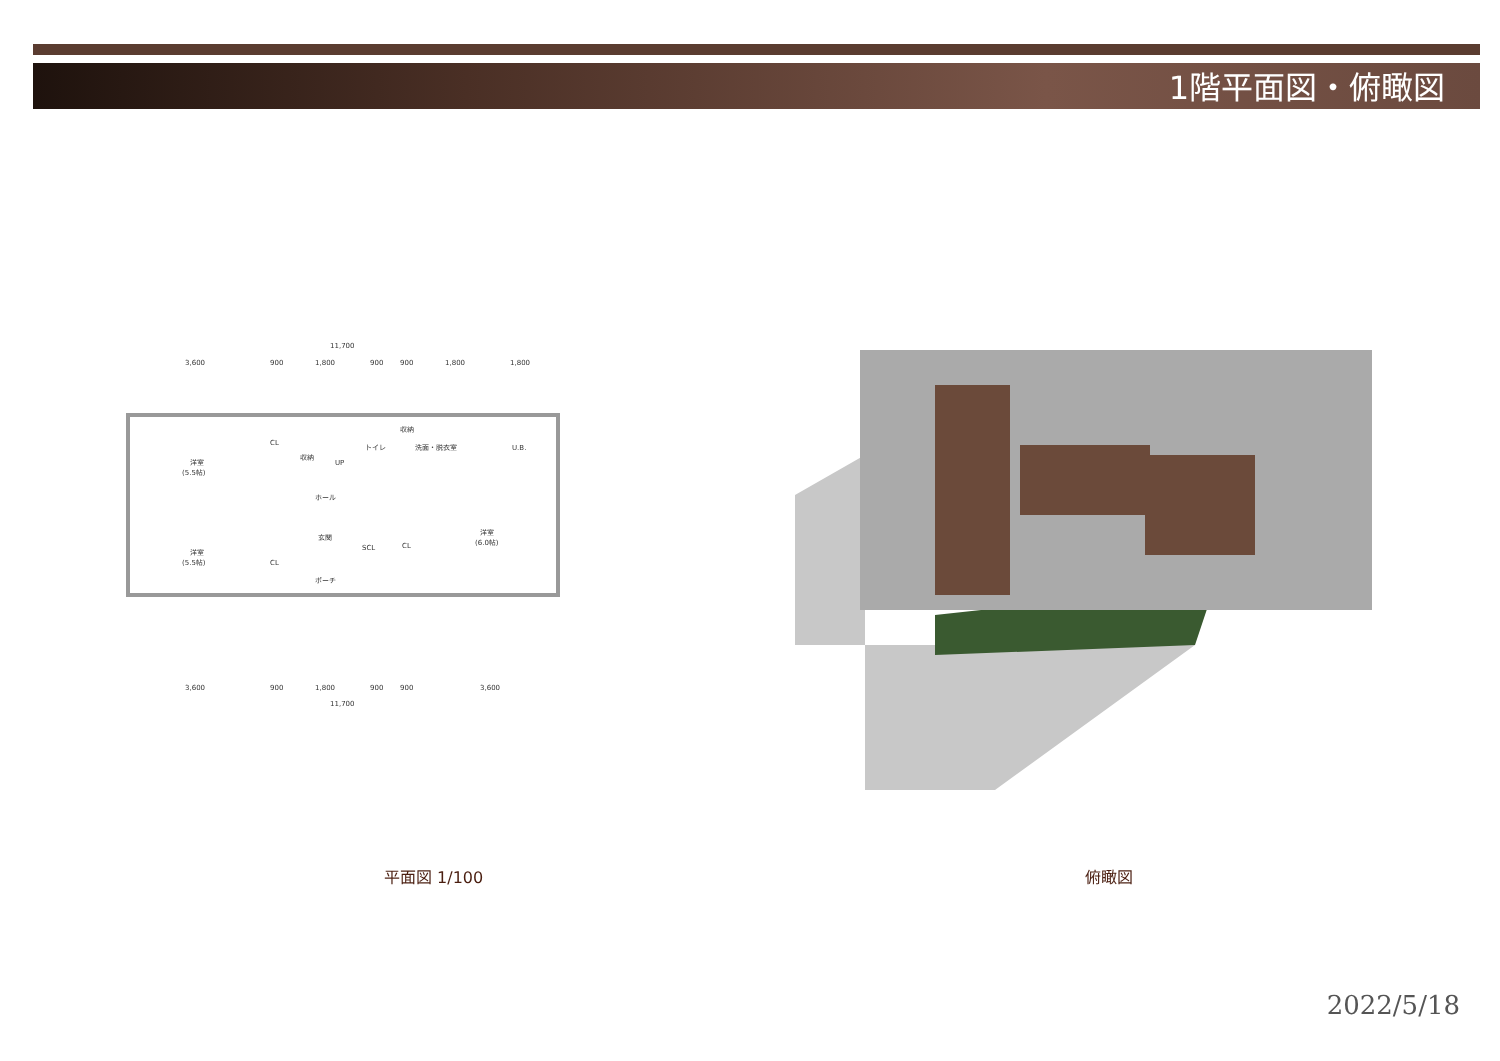1階平面図・俯瞰図
11,700
3,600
900
1,800
900
900
1,800
1,800
3,600
900
1,800
900
900
3,600
11,700
洋室
(5.5帖)
洋室
(5.5帖)
洋室
(6.0帖)
ホール
玄関
ポーチ
SCL
CL
CL
CL
収納
収納
トイレ
洗面・脱衣室
U.B.
UP
平面図 1/100 俯瞰図
2022/5/18